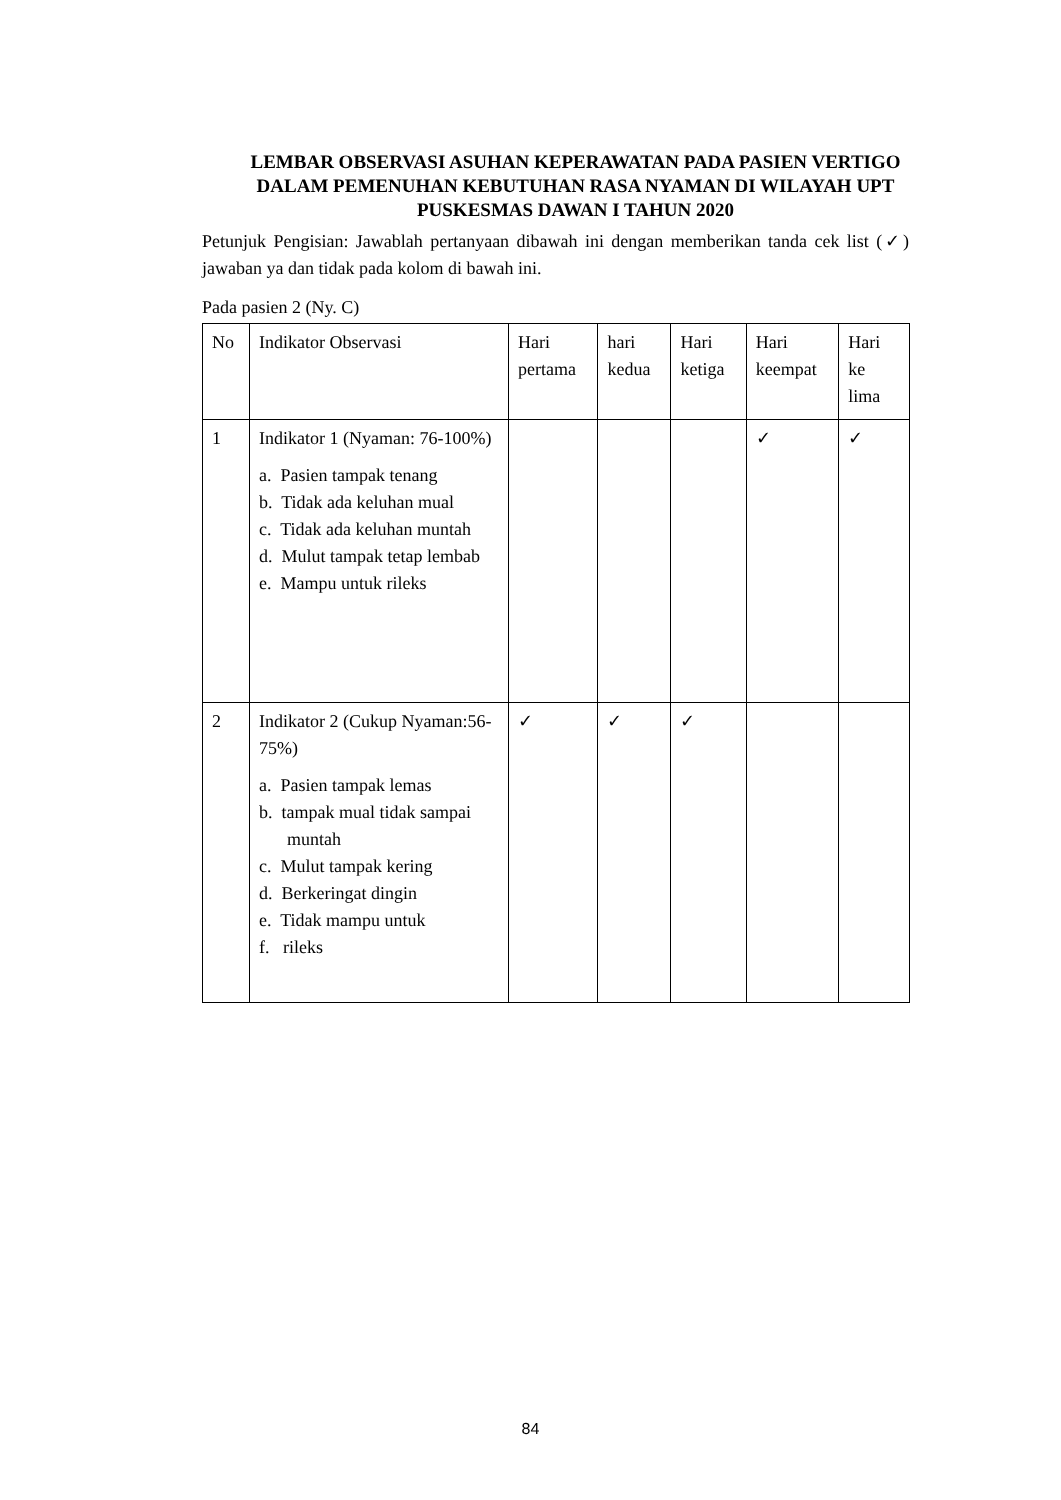LEMBAR OBSERVASI ASUHAN KEPERAWATAN PADA PASIEN VERTIGO DALAM PEMENUHAN KEBUTUHAN RASA NYAMAN DI WILAYAH UPT PUSKESMAS DAWAN I TAHUN 2020
Petunjuk Pengisian: Jawablah pertanyaan dibawah ini dengan memberikan tanda cek list (✓) jawaban ya dan tidak pada kolom di bawah ini.
Pada pasien 2 (Ny. C)
| No | Indikator Observasi | Hari pertama | hari kedua | Hari ketiga | Hari keempat | Hari ke lima |
| 1 | Indikator 1 (Nyaman: 76-100%) a. Pasien tampak tenang b. Tidak ada keluhan mual c. Tidak ada keluhan muntah d. Mulut tampak tetap lembab e. Mampu untuk rileks | | | | ✓ | ✓ |
| 2 | Indikator 2 (Cukup Nyaman:56-75%) a. Pasien tampak lemas b. tampak mual tidak sampai muntah c. Mulut tampak kering d. Berkeringat dingin e. Tidak mampu untuk f. rileks | ✓ | ✓ | ✓ | | |
84